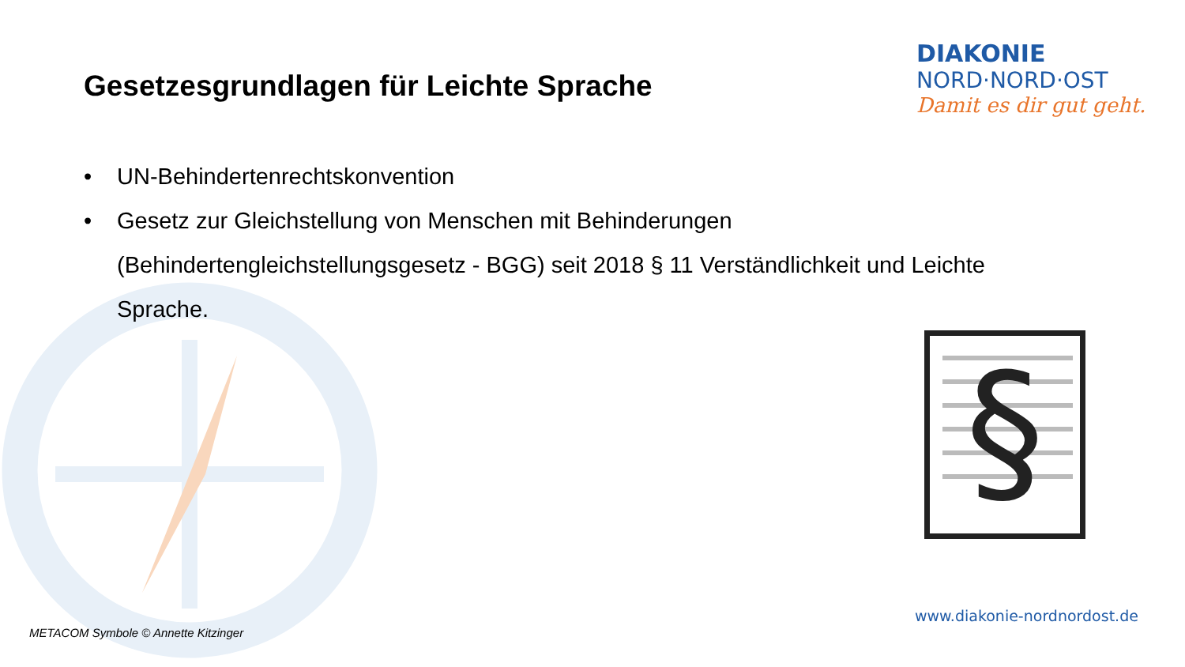DIAKONIE
NORD·NORD·OST
Damit es dir gut geht.
Gesetzesgrundlagen für Leichte Sprache
• UN-Behindertenrechtskonvention
• Gesetz zur Gleichstellung von Menschen mit Behinderungen (Behindertengleichstellungsgesetz - BGG) seit 2018 § 11 Verständlichkeit und Leichte Sprache.
§
www.diakonie-nordnordost.de
METACOM Symbole © Annette Kitzinger